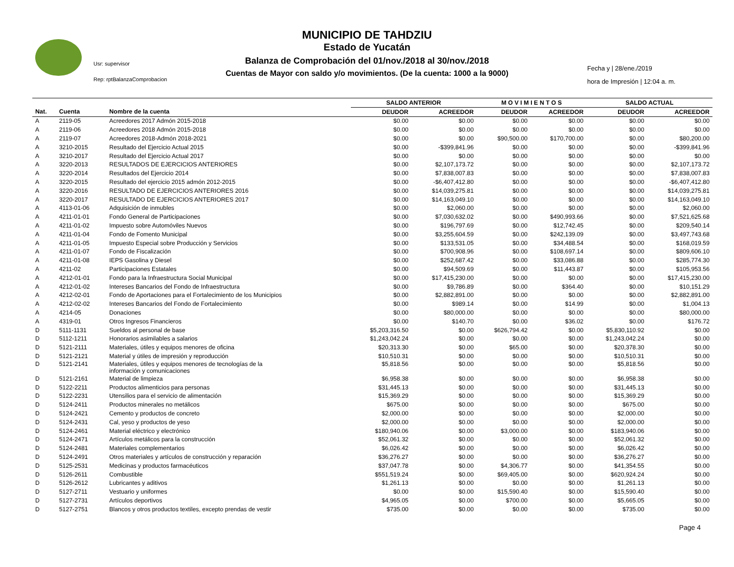MUNICIPIO DE TAHDZIU
Estado de Yucatán
Balanza de Comprobación del 01/nov./2018 al 30/nov./2018
Cuentas de Mayor con saldo y/o movimientos. (De la cuenta: 1000 a la 9000)
Usr: supervisor
Rep: rptBalanzaComprobacion
Fecha y | 28/ene./2019
hora de Impresión | 12:04 a. m.
| | | | SALDO ANTERIOR | | M O V I M I E N T O S | | SALDO ACTUAL | |
| --- | --- | --- | --- | --- | --- | --- | --- | --- |
| Nat. | Cuenta | Nombre de la cuenta | DEUDOR | ACREEDOR | DEUDOR | ACREEDOR | DEUDOR | ACREEDOR |
| A | 2119-05 | Acreedores 2017 Admón 2015-2018 | $0.00 | $0.00 | $0.00 | $0.00 | $0.00 | $0.00 |
| A | 2119-06 | Acreedores 2018 Admón 2015-2018 | $0.00 | $0.00 | $0.00 | $0.00 | $0.00 | $0.00 |
| A | 2119-07 | Acreedores 2018-Admón 2018-2021 | $0.00 | $0.00 | $90,500.00 | $170,700.00 | $0.00 | $80,200.00 |
| A | 3210-2015 | Resultado del Ejercicio Actual 2015 | $0.00 | -$399,841.96 | $0.00 | $0.00 | $0.00 | -$399,841.96 |
| A | 3210-2017 | Resultado del Ejercicio Actual 2017 | $0.00 | $0.00 | $0.00 | $0.00 | $0.00 | $0.00 |
| A | 3220-2013 | RESULTADOS DE EJERCICIOS ANTERIORES | $0.00 | $2,107,173.72 | $0.00 | $0.00 | $0.00 | $2,107,173.72 |
| A | 3220-2014 | Resultados del Ejercicio 2014 | $0.00 | $7,838,007.83 | $0.00 | $0.00 | $0.00 | $7,838,007.83 |
| A | 3220-2015 | Resultado del ejercicio 2015 admón 2012-2015 | $0.00 | -$6,407,412.80 | $0.00 | $0.00 | $0.00 | -$6,407,412.80 |
| A | 3220-2016 | RESULTADO DE EJERCICIOS ANTERIORES 2016 | $0.00 | $14,039,275.81 | $0.00 | $0.00 | $0.00 | $14,039,275.81 |
| A | 3220-2017 | RESULTADO DE EJERCICIOS ANTERIORES 2017 | $0.00 | $14,163,049.10 | $0.00 | $0.00 | $0.00 | $14,163,049.10 |
| A | 4113-01-06 | Adquisición de inmubles | $0.00 | $2,060.00 | $0.00 | $0.00 | $0.00 | $2,060.00 |
| A | 4211-01-01 | Fondo General de Participaciones | $0.00 | $7,030,632.02 | $0.00 | $490,993.66 | $0.00 | $7,521,625.68 |
| A | 4211-01-02 | Impuesto sobre Automóviles Nuevos | $0.00 | $196,797.69 | $0.00 | $12,742.45 | $0.00 | $209,540.14 |
| A | 4211-01-04 | Fondo de Fomento Municipal | $0.00 | $3,255,604.59 | $0.00 | $242,139.09 | $0.00 | $3,497,743.68 |
| A | 4211-01-05 | Impuesto Especial sobre Producción y Servicios | $0.00 | $133,531.05 | $0.00 | $34,488.54 | $0.00 | $168,019.59 |
| A | 4211-01-07 | Fondo de Fiscalización | $0.00 | $700,908.96 | $0.00 | $108,697.14 | $0.00 | $809,606.10 |
| A | 4211-01-08 | IEPS Gasolina y Diesel | $0.00 | $252,687.42 | $0.00 | $33,086.88 | $0.00 | $285,774.30 |
| A | 4211-02 | Participaciones Estatales | $0.00 | $94,509.69 | $0.00 | $11,443.87 | $0.00 | $105,953.56 |
| A | 4212-01-01 | Fondo para la Infraestructura Social Municipal | $0.00 | $17,415,230.00 | $0.00 | $0.00 | $0.00 | $17,415,230.00 |
| A | 4212-01-02 | Intereses Bancarios del Fondo de Infraestructura | $0.00 | $9,786.89 | $0.00 | $364.40 | $0.00 | $10,151.29 |
| A | 4212-02-01 | Fondo de Aportaciones para el Fortalecimiento de los Municipios | $0.00 | $2,882,891.00 | $0.00 | $0.00 | $0.00 | $2,882,891.00 |
| A | 4212-02-02 | Intereses Bancarios del Fondo de Fortalecimiento | $0.00 | $989.14 | $0.00 | $14.99 | $0.00 | $1,004.13 |
| A | 4214-05 | Donaciones | $0.00 | $80,000.00 | $0.00 | $0.00 | $0.00 | $80,000.00 |
| A | 4319-01 | Otros Ingresos Financieros | $0.00 | $140.70 | $0.00 | $36.02 | $0.00 | $176.72 |
| D | 5111-1131 | Sueldos al personal de base | $5,203,316.50 | $0.00 | $626,794.42 | $0.00 | $5,830,110.92 | $0.00 |
| D | 5112-1211 | Honorarios asimilables a salarios | $1,243,042.24 | $0.00 | $0.00 | $0.00 | $1,243,042.24 | $0.00 |
| D | 5121-2111 | Materiales, útiles y equipos menores de oficina | $20,313.30 | $0.00 | $65.00 | $0.00 | $20,378.30 | $0.00 |
| D | 5121-2121 | Material y útiles de impresión y reproducción | $10,510.31 | $0.00 | $0.00 | $0.00 | $10,510.31 | $0.00 |
| D | 5121-2141 | Materiales, útiles y equipos menores de tecnologías de la información y comunicaciones | $5,818.56 | $0.00 | $0.00 | $0.00 | $5,818.56 | $0.00 |
| D | 5121-2161 | Material de limpieza | $6,958.38 | $0.00 | $0.00 | $0.00 | $6,958.38 | $0.00 |
| D | 5122-2211 | Productos alimenticios para personas | $31,445.13 | $0.00 | $0.00 | $0.00 | $31,445.13 | $0.00 |
| D | 5122-2231 | Utensilios para el servicio de alimentación | $15,369.29 | $0.00 | $0.00 | $0.00 | $15,369.29 | $0.00 |
| D | 5124-2411 | Productos minerales no metálicos | $675.00 | $0.00 | $0.00 | $0.00 | $675.00 | $0.00 |
| D | 5124-2421 | Cemento y productos de concreto | $2,000.00 | $0.00 | $0.00 | $0.00 | $2,000.00 | $0.00 |
| D | 5124-2431 | Cal, yeso y productos de yeso | $2,000.00 | $0.00 | $0.00 | $0.00 | $2,000.00 | $0.00 |
| D | 5124-2461 | Material eléctrico y electrónico | $180,940.06 | $0.00 | $3,000.00 | $0.00 | $183,940.06 | $0.00 |
| D | 5124-2471 | Artículos metálicos para la construcción | $52,061.32 | $0.00 | $0.00 | $0.00 | $52,061.32 | $0.00 |
| D | 5124-2481 | Materiales complementarios | $6,026.42 | $0.00 | $0.00 | $0.00 | $6,026.42 | $0.00 |
| D | 5124-2491 | Otros materiales y artículos de construcción y reparación | $36,276.27 | $0.00 | $0.00 | $0.00 | $36,276.27 | $0.00 |
| D | 5125-2531 | Medicinas y productos farmacéuticos | $37,047.78 | $0.00 | $4,306.77 | $0.00 | $41,354.55 | $0.00 |
| D | 5126-2611 | Combustible | $551,519.24 | $0.00 | $69,405.00 | $0.00 | $620,924.24 | $0.00 |
| D | 5126-2612 | Lubricantes y aditivos | $1,261.13 | $0.00 | $0.00 | $0.00 | $1,261.13 | $0.00 |
| D | 5127-2711 | Vestuario y uniformes | $0.00 | $0.00 | $15,590.40 | $0.00 | $15,590.40 | $0.00 |
| D | 5127-2731 | Artículos deportivos | $4,965.05 | $0.00 | $700.00 | $0.00 | $5,665.05 | $0.00 |
| D | 5127-2751 | Blancos y otros productos textiles, excepto prendas de vestir | $735.00 | $0.00 | $0.00 | $0.00 | $735.00 | $0.00 |
Page 4